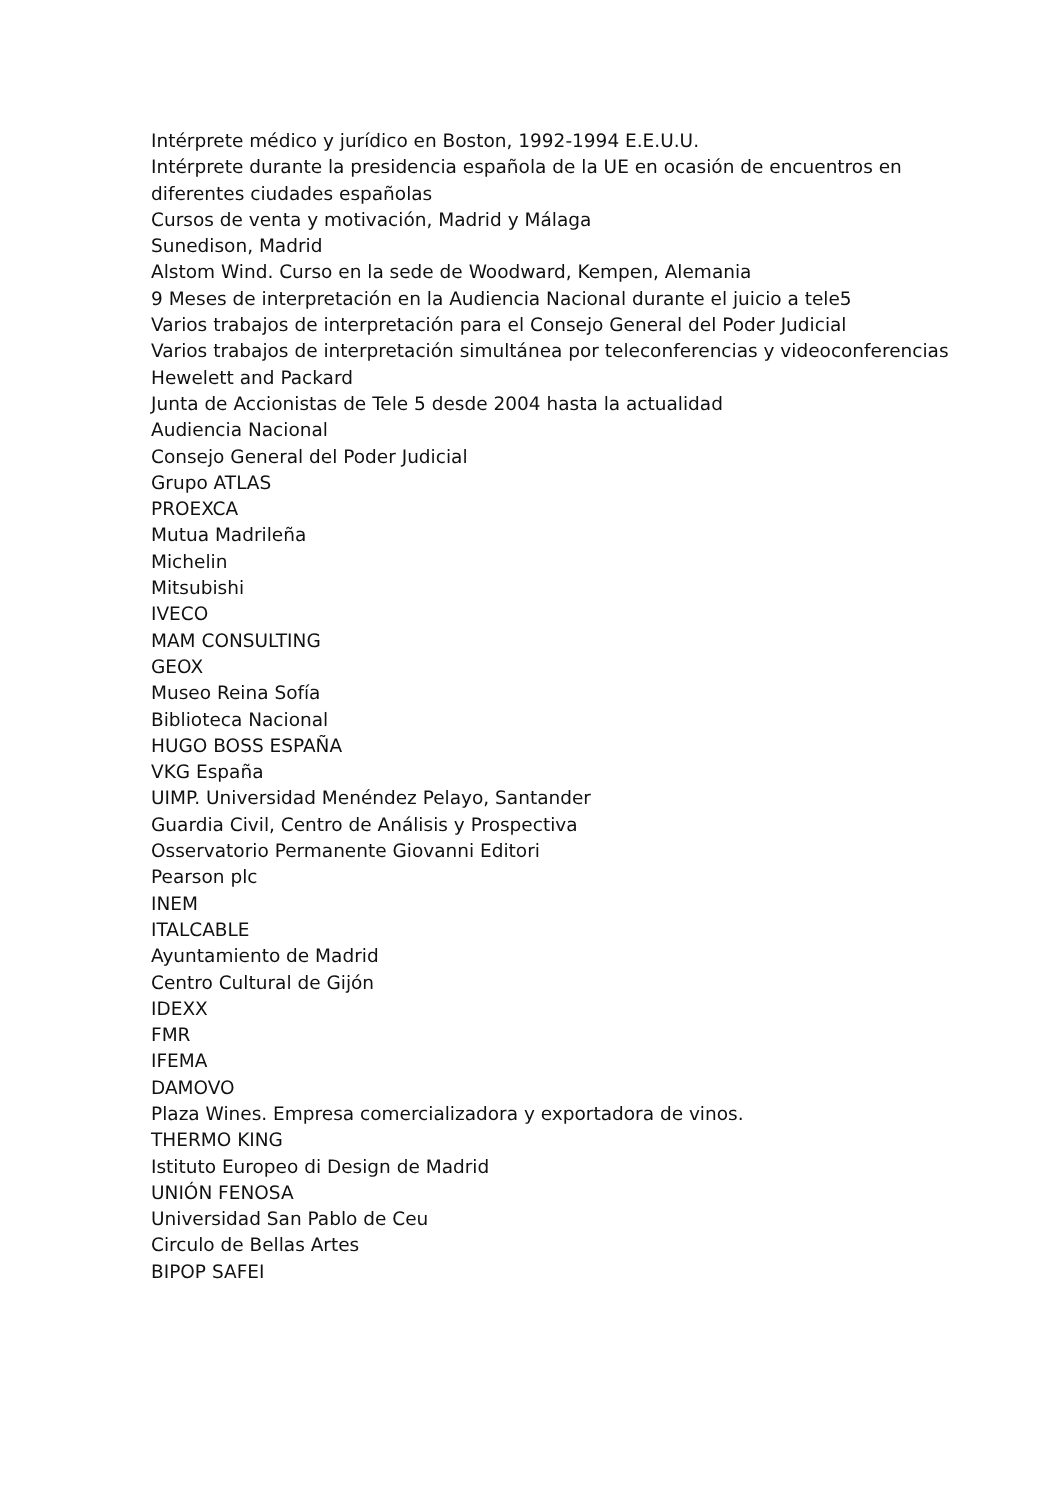Intérprete médico y jurídico en Boston, 1992-1994 E.E.U.U.
Intérprete durante la presidencia española de la UE en ocasión de encuentros en diferentes ciudades españolas
Cursos de venta y motivación, Madrid y Málaga
Sunedison, Madrid
Alstom Wind. Curso en la sede de Woodward, Kempen, Alemania
9 Meses de interpretación en la Audiencia Nacional durante el juicio a tele5
Varios trabajos de interpretación para el Consejo General del Poder Judicial
Varios trabajos de interpretación simultánea por teleconferencias y videoconferencias
Hewelett and Packard
Junta de Accionistas de Tele 5 desde 2004 hasta la actualidad
Audiencia Nacional
Consejo General del Poder Judicial
Grupo ATLAS
PROEXCA
Mutua Madrileña
Michelin
Mitsubishi
IVECO
MAM CONSULTING
GEOX
Museo Reina Sofía
Biblioteca Nacional
HUGO BOSS ESPAÑA
VKG España
UIMP. Universidad Menéndez Pelayo, Santander
Guardia Civil, Centro de Análisis y Prospectiva
Osservatorio Permanente Giovanni Editori
Pearson plc
INEM
ITALCABLE
Ayuntamiento de Madrid
Centro Cultural de Gijón
IDEXX
FMR
IFEMA
DAMOVO
Plaza Wines. Empresa comercializadora y exportadora de vinos.
THERMO KING
Istituto Europeo di Design de Madrid
UNIÓN FENOSA
Universidad San Pablo de Ceu
Circulo de Bellas Artes
BIPOP SAFEI